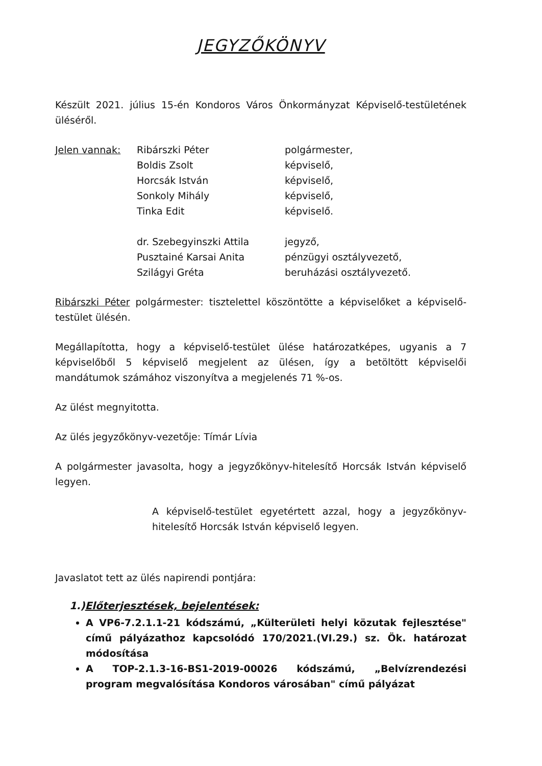JEGYZŐKÖNYV
Készült 2021. július 15-én Kondoros Város Önkormányzat Képviselő-testületének üléséről.
| Jelen vannak: | Ribárszki Péter | polgármester, |
| | Boldis Zsolt | képviselő, |
| | Horcsák István | képviselő, |
| | Sonkoly Mihály | képviselő, |
| | Tinka Edit | képviselő. |
| | dr. Szebegyinszki Attila | jegyző, |
| | Pusztainé Karsai Anita | pénzügyi osztályvezető, |
| | Szilágyi Gréta | beruházási osztályvezető. |
Ribárszki Péter polgármester: tisztelettel köszöntötte a képviselőket a képviselő-testület ülésén.
Megállapította, hogy a képviselő-testület ülése határozatképes, ugyanis a 7 képviselőből 5 képviselő megjelent az ülésen, így a betöltött képviselői mandátumok számához viszonyítva a megjelenés 71 %-os.
Az ülést megnyitotta.
Az ülés jegyzőkönyv-vezetője: Tímár Lívia
A polgármester javasolta, hogy a jegyzőkönyv-hitelesítő Horcsák István képviselő legyen.
A képviselő-testület egyetértett azzal, hogy a jegyzőkönyv-hitelesítő Horcsák István képviselő legyen.
Javaslatot tett az ülés napirendi pontjára:
1.)Előterjesztések, bejelentések:
A VP6-7.2.1.1-21 kódszámú, „Külterületi helyi közutak fejlesztése" című pályázathoz kapcsolódó 170/2021.(VI.29.) sz. Ök. határozat módosítása
A TOP-2.1.3-16-BS1-2019-00026 kódszámú, „Belvízrendezési program megvalósítása Kondoros városában" című pályázat